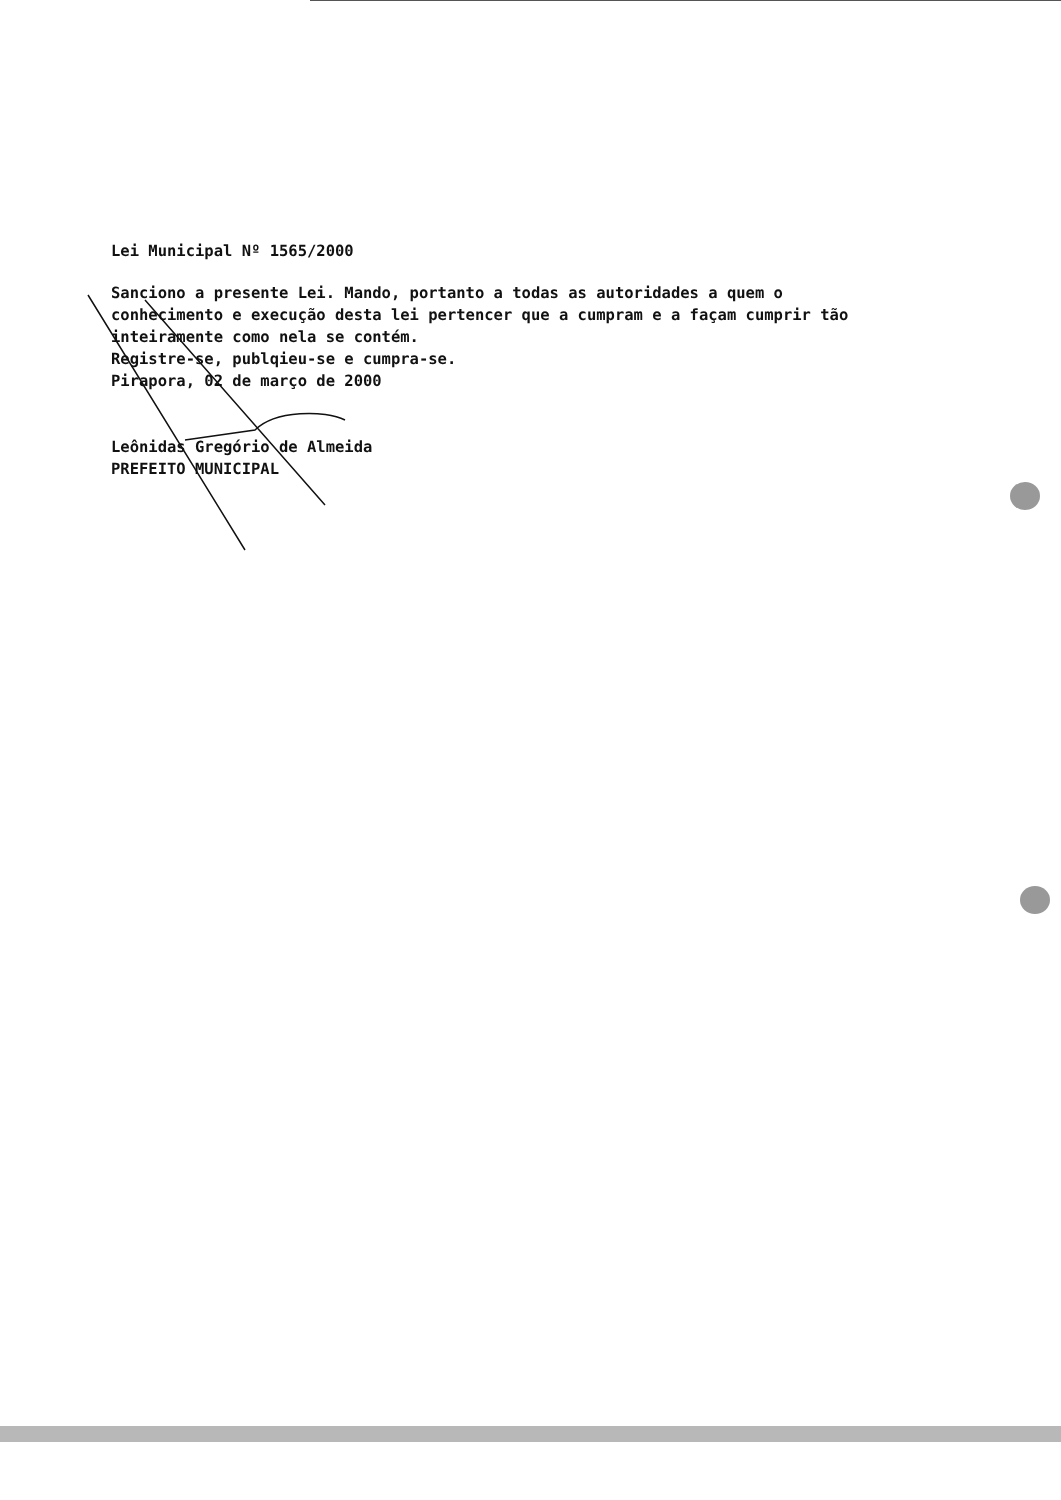Lei Municipal Nº 1565/2000
Sanciono a presente Lei. Mando, portanto a todas as autoridades a quem o conhecimento e execução desta lei pertencer que a cumpram e a façam cumprir tão inteiramente como nela se contém.
Registre-se, publqieu-se e cumpra-se.
Pirapora, 02 de março de 2000
Leônidas Gregório de Almeida
PREFEITO MUNICIPAL